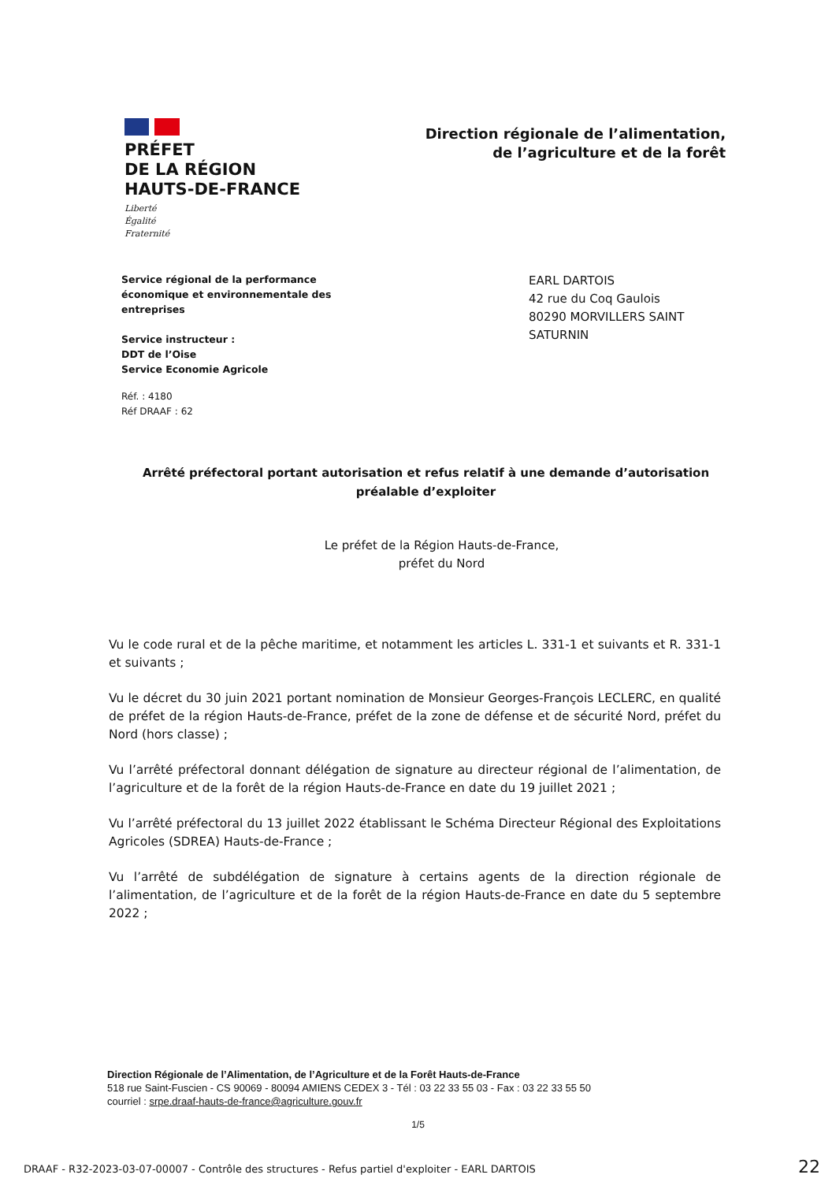PRÉFET
DE LA RÉGION
HAUTS-DE-FRANCE
Liberté
Égalité
Fraternité
Direction régionale de l’alimentation,
de l’agriculture et de la forêt
Service régional de la performance
économique et environnementale des
entreprises
Service instructeur :
DDT de l’Oise
Service Economie Agricole
Réf. : 4180
Réf DRAAF : 62
EARL DARTOIS
42 rue du Coq Gaulois
80290 MORVILLERS SAINT SATURNIN
Arrêté préfectoral portant autorisation et refus relatif à une demande d’autorisation préalable d’exploiter
Le préfet de la Région Hauts-de-France,
préfet du Nord
Vu le code rural et de la pêche maritime, et notamment les articles L. 331-1 et suivants et R. 331-1 et suivants ;
Vu le décret du 30 juin 2021 portant nomination de Monsieur Georges-François LECLERC, en qualité de préfet de la région Hauts-de-France, préfet de la zone de défense et de sécurité Nord, préfet du Nord (hors classe) ;
Vu l’arrêté préfectoral donnant délégation de signature au directeur régional de l’alimentation, de l’agriculture et de la forêt de la région Hauts-de-France en date du 19 juillet 2021 ;
Vu l’arrêté préfectoral du 13 juillet 2022 établissant le Schéma Directeur Régional des Exploitations Agricoles (SDREA) Hauts-de-France ;
Vu l’arrêté de subdélégation de signature à certains agents de la direction régionale de l’alimentation, de l’agriculture et de la forêt de la région Hauts-de-France en date du 5 septembre 2022 ;
Direction Régionale de l’Alimentation, de l’Agriculture et de la Forêt Hauts-de-France
518 rue Saint-Fuscien - CS 90069 - 80094 AMIENS CEDEX 3 - Tél : 03 22 33 55 03 - Fax : 03 22 33 55 50
courriel : srpe.draaf-hauts-de-france@agriculture.gouv.fr
1/5
DRAAF - R32-2023-03-07-00007 - Contrôle des structures - Refus partiel d'exploiter - EARL DARTOIS 22